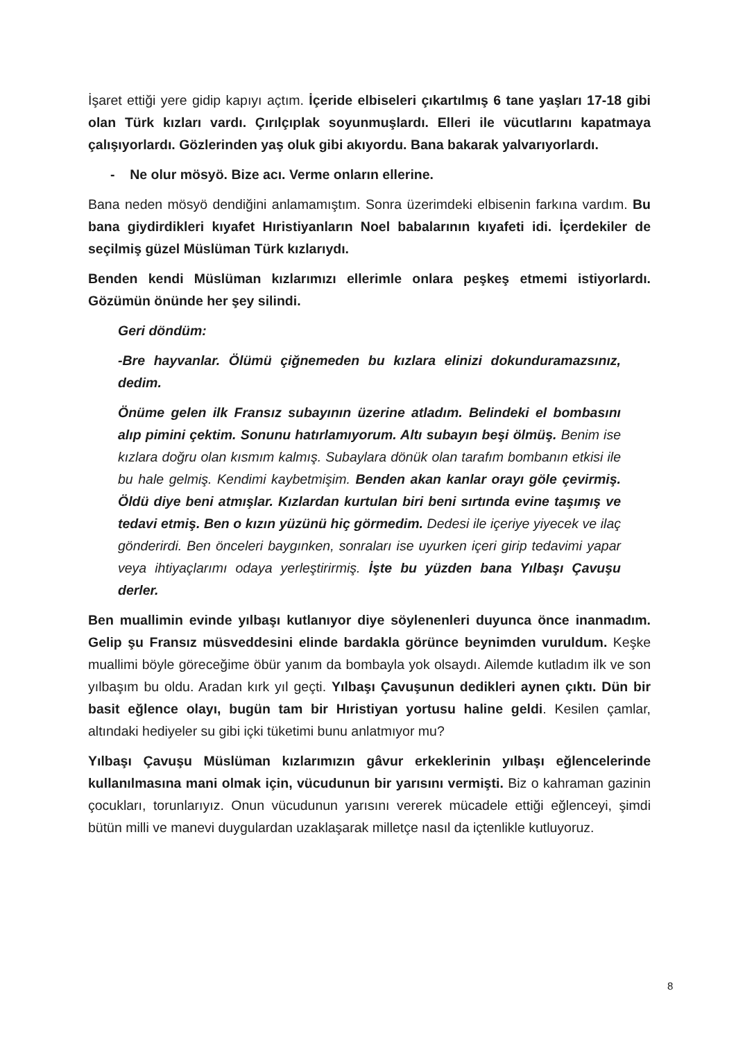İşaret ettiği yere gidip kapıyı açtım. İçeride elbiseleri çıkartılmış 6 tane yaşları 17-18 gibi olan Türk kızları vardı. Çırılçıplak soyunmuşlardı. Elleri ile vücutlarını kapatmaya çalışıyorlardı. Gözlerinden yaş oluk gibi akıyordu. Bana bakarak yalvarıyorlardı.
- Ne olur mösyö. Bize acı. Verme onların ellerine.
Bana neden mösyö dendiğini anlamamıştım. Sonra üzerimdeki elbisenin farkına vardım. Bu bana giydirdikleri kıyafet Hıristiyanların Noel babalarının kıyafeti idi. İçerdekiler de seçilmiş güzel Müslüman Türk kızlarıydı.
Benden kendi Müslüman kızlarımızı ellerimle onlara peşkeş etmemi istiyorlardı. Gözümün önünde her şey silindi.
Geri döndüm:
-Bre hayvanlar. Ölümü çiğnemeden bu kızlara elinizi dokunduramazsınız, dedim.
Önüme gelen ilk Fransız subayının üzerine atladım. Belindeki el bombasını alıp pimini çektim. Sonunu hatırlamıyorum. Altı subayın beşi ölmüş. Benim ise kızlara doğru olan kısmım kalmış. Subaylara dönük olan tarafım bombanın etkisi ile bu hale gelmiş. Kendimi kaybetmişim. Benden akan kanlar orayı göle çevirmiş. Öldü diye beni atmışlar. Kızlardan kurtulan biri beni sırtında evine taşımış ve tedavi etmiş. Ben o kızın yüzünü hiç görmedim. Dedesi ile içeriye yiyecek ve ilaç gönderirdi. Ben önceleri baygınken, sonraları ise uyurken içeri girip tedavimi yapar veya ihtiyaçlarımı odaya yerleştirirmiş. İşte bu yüzden bana Yılbaşı Çavuşu derler.
Ben muallimin evinde yılbaşı kutlanıyor diye söylenenleri duyunca önce inanmadım. Gelip şu Fransız müsveddesini elinde bardakla görünce beynimden vuruldum. Keşke muallimi böyle göreceğime öbür yanım da bombayla yok olsaydı. Ailemde kutladım ilk ve son yılbaşım bu oldu. Aradan kırk yıl geçti. Yılbaşı Çavuşunun dedikleri aynen çıktı. Dün bir basit eğlence olayı, bugün tam bir Hıristiyan yortusu haline geldi. Kesilen çamlar, altındaki hediyeler su gibi içki tüketimi bunu anlatmıyor mu?
Yılbaşı Çavuşu Müslüman kızlarımızın gâvur erkeklerinin yılbaşı eğlencelerinde kullanılmasına mani olmak için, vücudunun bir yarısını vermişti. Biz o kahraman gazinin çocukları, torunlarıyız. Onun vücudunun yarısını vererek mücadele ettiği eğlenceyi, şimdi bütün milli ve manevi duygulardan uzaklaşarak milletçe nasıl da içtenlikle kutluyoruz.
8